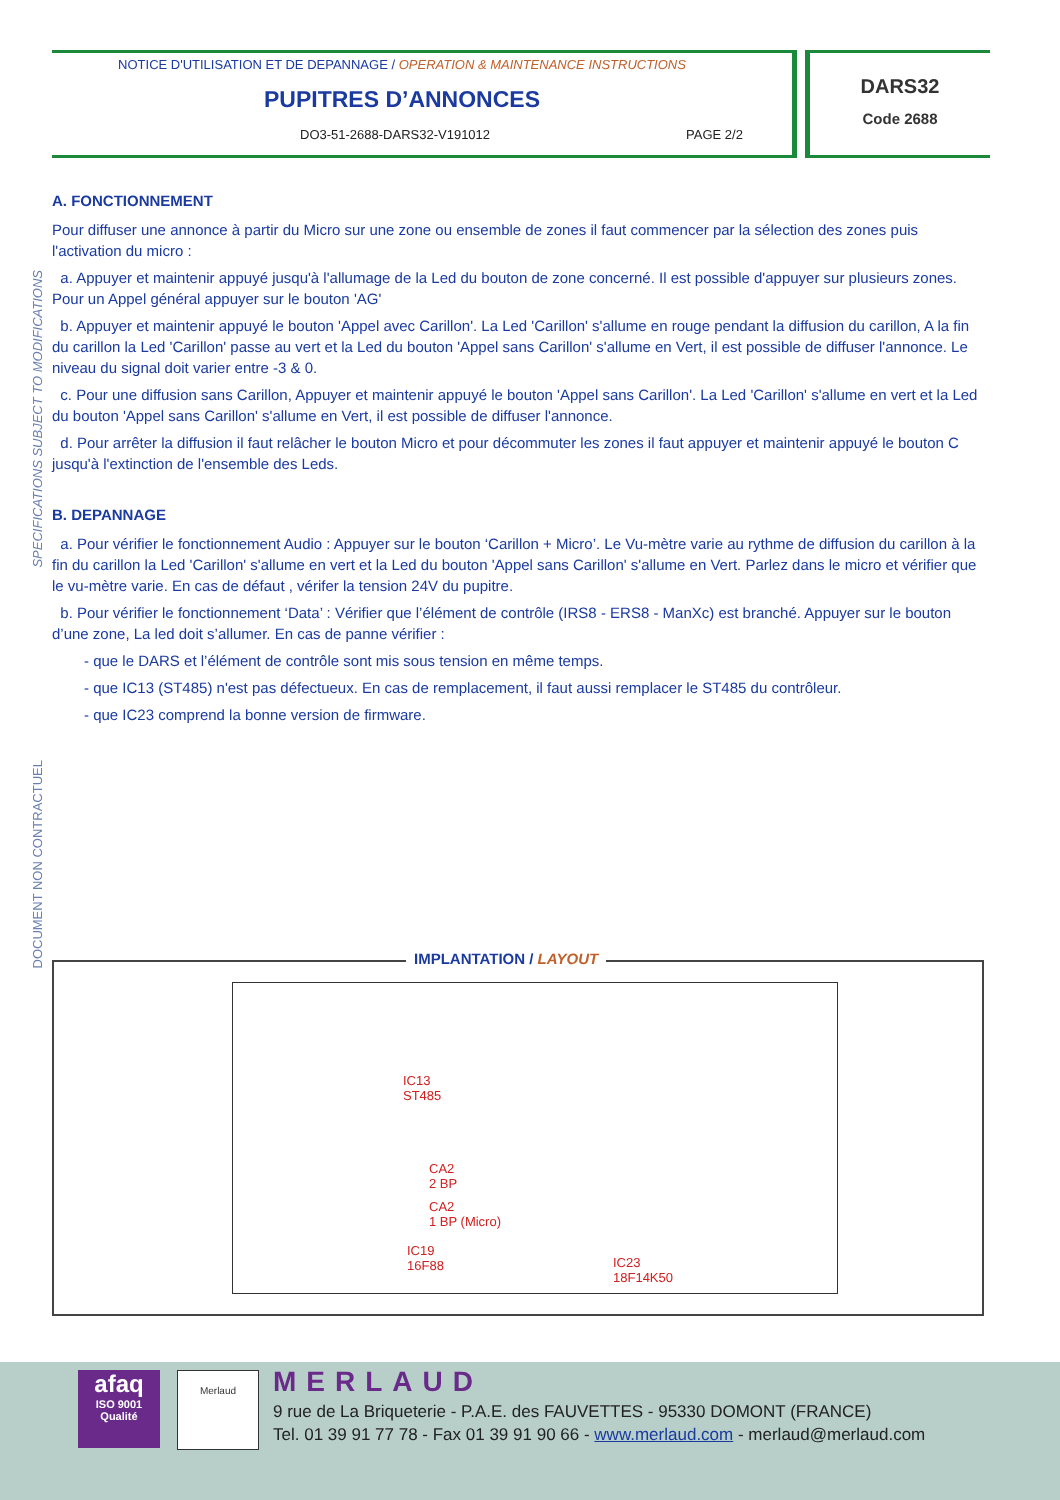NOTICE D'UTILISATION ET DE DEPANNAGE / OPERATION & MAINTENANCE INSTRUCTIONS
PUPITRES D’ANNONCES
DO3-51-2688-DARS32-V191012 PAGE 2/2
DARS32
Code 2688
SPECIFICATIONS SUBJECT TO MODIFICATIONS
DOCUMENT NON CONTRACTUEL
A. FONCTIONNEMENT
Pour diffuser une annonce à partir du Micro sur une zone ou ensemble de zones il faut commencer par la sélection des zones puis l'activation du micro :
a. Appuyer et maintenir appuyé jusqu'à l'allumage de la Led du bouton de zone concerné. Il est possible d'appuyer sur plusieurs zones. Pour un Appel général appuyer sur le bouton 'AG'
b. Appuyer et maintenir appuyé le bouton 'Appel avec Carillon'. La Led 'Carillon' s'allume en rouge pendant la diffusion du carillon, A la fin du carillon la Led 'Carillon' passe au vert et la Led du bouton 'Appel sans Carillon' s'allume en Vert, il est possible de diffuser l'annonce. Le niveau du signal doit varier entre -3 & 0.
c. Pour une diffusion sans Carillon, Appuyer et maintenir appuyé le bouton 'Appel sans Carillon'. La Led 'Carillon' s'allume en vert et la Led du bouton 'Appel sans Carillon' s'allume en Vert, il est possible de diffuser l'annonce.
d. Pour arrêter la diffusion il faut relâcher le bouton Micro et pour décommuter les zones il faut appuyer et maintenir appuyé le bouton C jusqu'à l'extinction de l'ensemble des Leds.
B. DEPANNAGE
a. Pour vérifier le fonctionnement Audio : Appuyer sur le bouton ‘Carillon + Micro’. Le Vu-mètre varie au rythme de diffusion du carillon à la fin du carillon la Led 'Carillon' s'allume en vert et la Led du bouton 'Appel sans Carillon' s'allume en Vert. Parlez dans le micro et vérifier que le vu-mètre varie. En cas de défaut , vérifer la tension 24V du pupitre.
b. Pour vérifier le fonctionnement ‘Data’ : Vérifier que l’élément de contrôle (IRS8 - ERS8 - ManXc) est branché. Appuyer sur le bouton d’une zone, La led doit s’allumer. En cas de panne vérifier :
- que le DARS et l’élément de contrôle sont mis sous tension en même temps.
- que IC13 (ST485) n'est pas défectueux. En cas de remplacement, il faut aussi remplacer le ST485 du contrôleur.
- que IC23 comprend la bonne version de firmware.
IMPLANTATION / LAYOUT
IC13
ST485
CA2
2 BP
CA2
1 BP (Micro)
IC19
16F88 IC23
18F14K50
afaq
ISO 9001
Qualité
Merlaud MERLAUD
9 rue de La Briqueterie - P.A.E. des FAUVETTES - 95330 DOMONT (FRANCE)
Tel. 01 39 91 77 78 - Fax 01 39 91 90 66 - www.merlaud.com - merlaud@merlaud.com